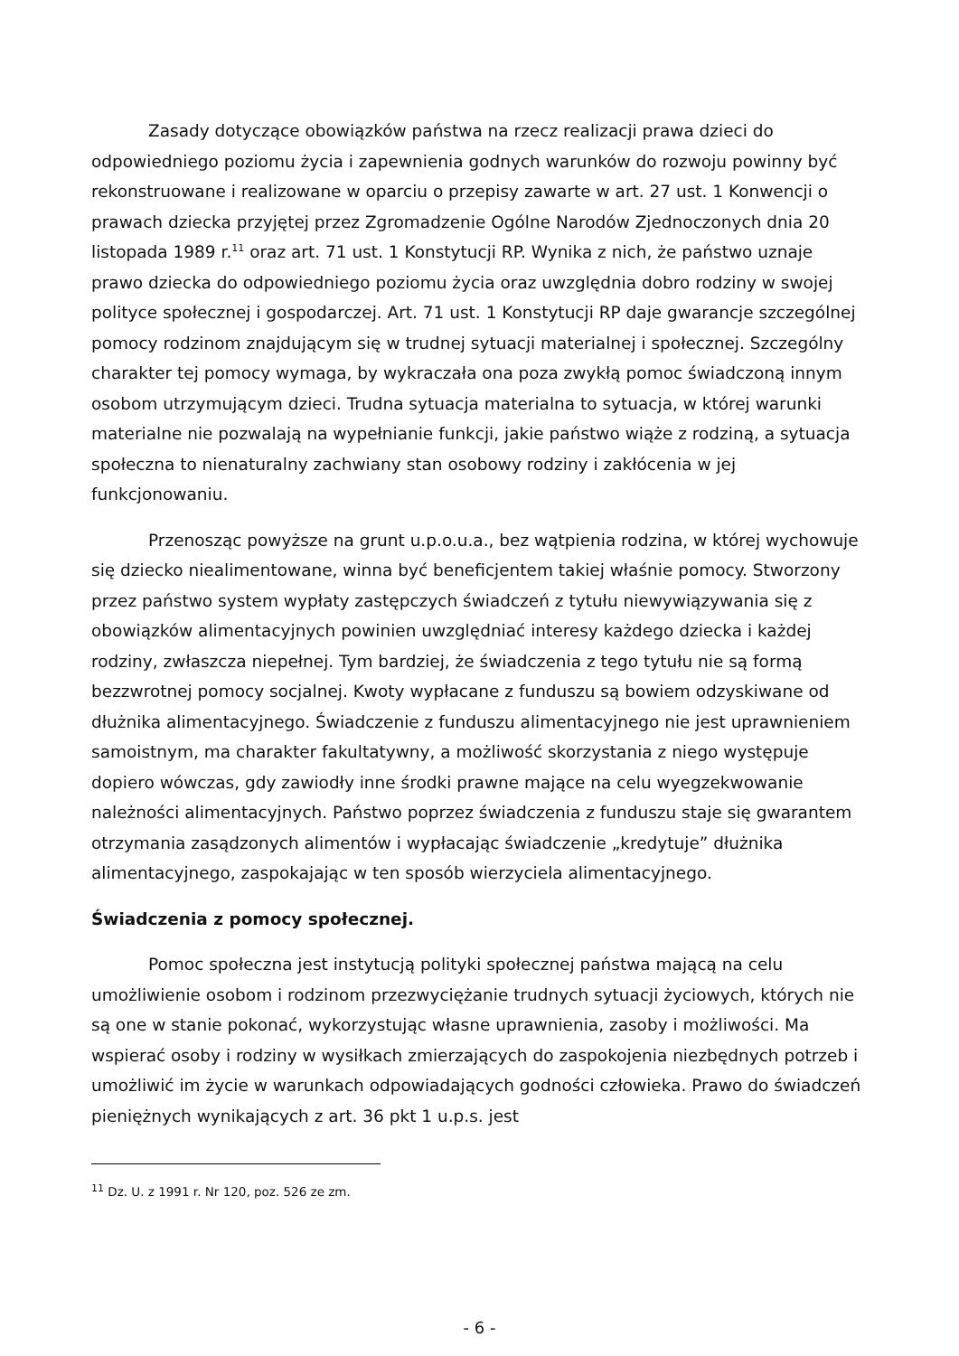Zasady dotyczące obowiązków państwa na rzecz realizacji prawa dzieci do odpowiedniego poziomu życia i zapewnienia godnych warunków do rozwoju powinny być rekonstruowane i realizowane w oparciu o przepisy zawarte w art. 27 ust. 1 Konwencji o prawach dziecka przyjętej przez Zgromadzenie Ogólne Narodów Zjednoczonych dnia 20 listopada 1989 r.<sup>11</sup> oraz art. 71 ust. 1 Konstytucji RP. Wynika z nich, że państwo uznaje prawo dziecka do odpowiedniego poziomu życia oraz uwzględnia dobro rodziny w swojej polityce społecznej i gospodarczej. Art. 71 ust. 1 Konstytucji RP daje gwarancje szczególnej pomocy rodzinom znajdującym się w trudnej sytuacji materialnej i społecznej. Szczególny charakter tej pomocy wymaga, by wykraczała ona poza zwykłą pomoc świadczoną innym osobom utrzymującym dzieci. Trudna sytuacja materialna to sytuacja, w której warunki materialne nie pozwalają na wypełnianie funkcji, jakie państwo wiąże z rodziną, a sytuacja społeczna to nienaturalny zachwiany stan osobowy rodziny i zakłócenia w jej funkcjonowaniu.
Przenosząc powyższe na grunt u.p.o.u.a., bez wątpienia rodzina, w której wychowuje się dziecko niealimentowane, winna być beneficjentem takiej właśnie pomocy. Stworzony przez państwo system wypłaty zastępczych świadczeń z tytułu niewywiązywania się z obowiązków alimentacyjnych powinien uwzględniać interesy każdego dziecka i każdej rodziny, zwłaszcza niepełnej. Tym bardziej, że świadczenia z tego tytułu nie są formą bezzwrotnej pomocy socjalnej. Kwoty wypłacane z funduszu są bowiem odzyskiwane od dłużnika alimentacyjnego. Świadczenie z funduszu alimentacyjnego nie jest uprawnieniem samoistnym, ma charakter fakultatywny, a możliwość skorzystania z niego występuje dopiero wówczas, gdy zawiodły inne środki prawne mające na celu wyegzekwowanie należności alimentacyjnych. Państwo poprzez świadczenia z funduszu staje się gwarantem otrzymania zasądzonych alimentów i wypłacając świadczenie „kredytuje” dłużnika alimentacyjnego, zaspokajając w ten sposób wierzyciela alimentacyjnego.
Świadczenia z pomocy społecznej.
Pomoc społeczna jest instytucją polityki społecznej państwa mającą na celu umożliwienie osobom i rodzinom przezwyciężanie trudnych sytuacji życiowych, których nie są one w stanie pokonać, wykorzystując własne uprawnienia, zasoby i możliwości. Ma wspierać osoby i rodziny w wysiłkach zmierzających do zaspokojenia niezbędnych potrzeb i umożliwić im życie w warunkach odpowiadających godności człowieka. Prawo do świadczeń pieniężnych wynikających z art. 36 pkt 1 u.p.s. jest
<sup>11</sup> Dz. U. z 1991 r. Nr 120, poz. 526 ze zm.
- 6 -